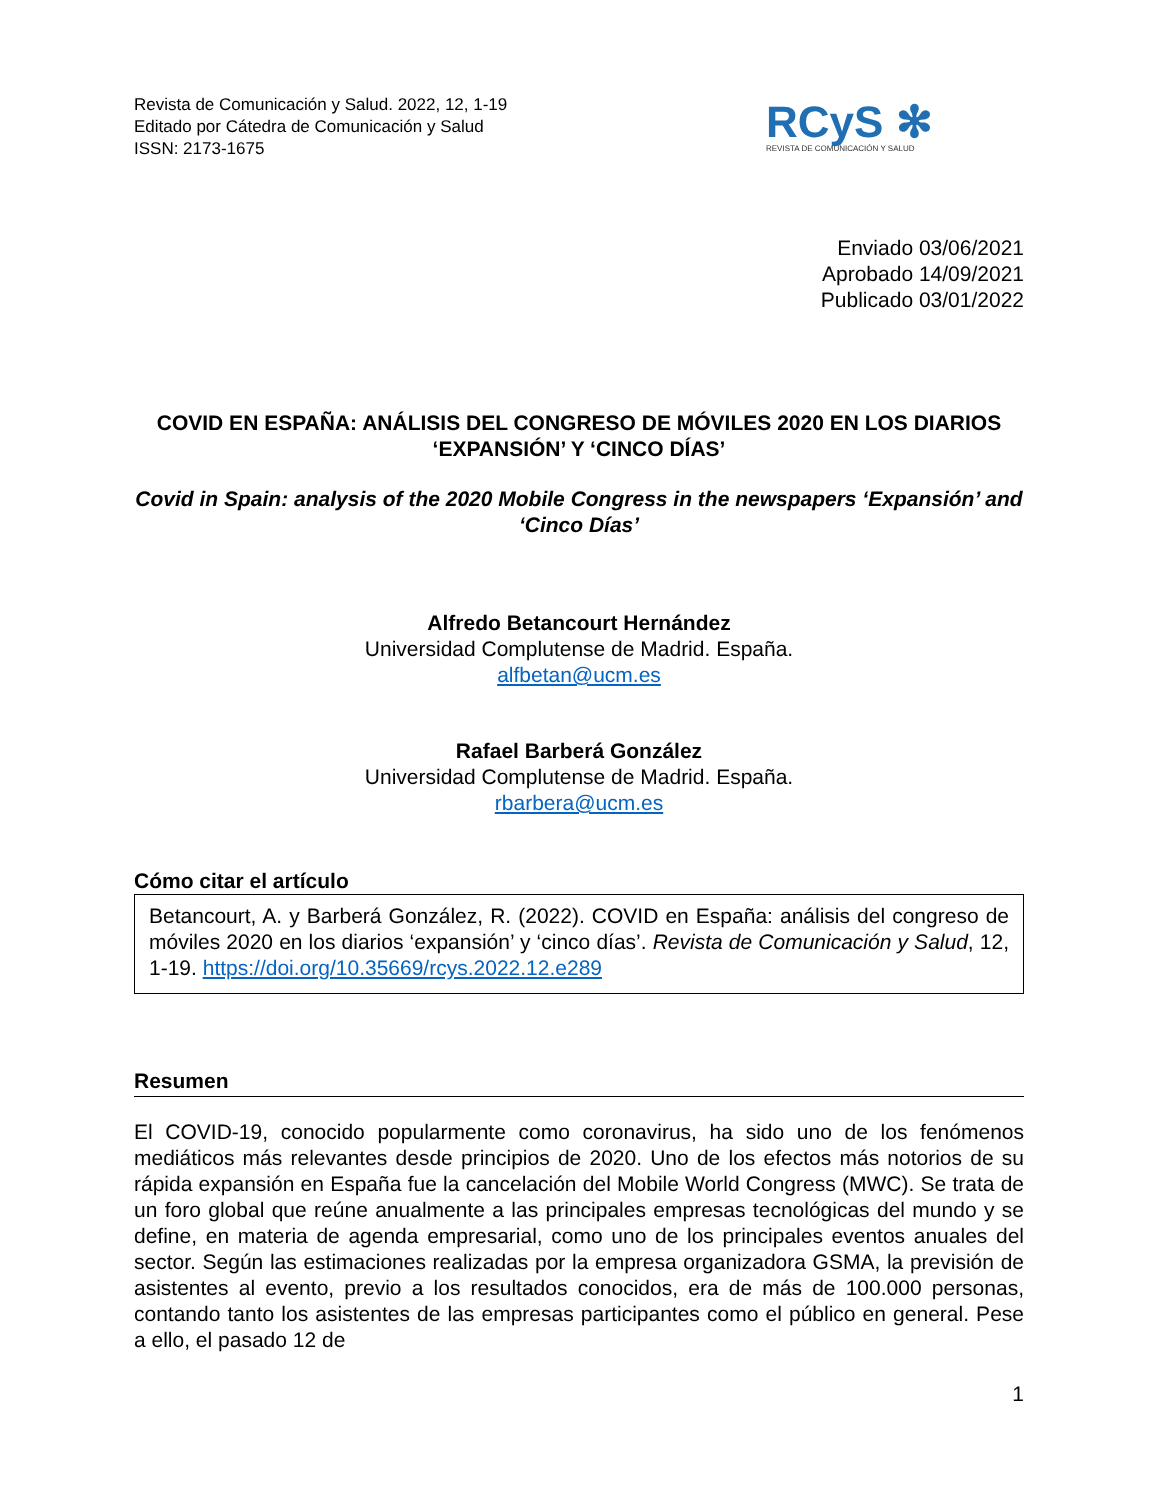Revista de Comunicación y Salud. 2022, 12, 1-19
Editado por Cátedra de Comunicación y Salud
ISSN: 2173-1675
RCyS ✻
REVISTA DE COMUNICACIÓN Y SALUD
Enviado 03/06/2021
Aprobado 14/09/2021
Publicado 03/01/2022
COVID EN ESPAÑA: ANÁLISIS DEL CONGRESO DE MÓVILES 2020 EN LOS DIARIOS ‘EXPANSIÓN’ Y ‘CINCO DÍAS’
Covid in Spain: analysis of the 2020 Mobile Congress in the newspapers ‘Expansión’ and ‘Cinco Días’
Alfredo Betancourt Hernández
Universidad Complutense de Madrid. España.
alfbetan@ucm.es
Rafael Barberá González
Universidad Complutense de Madrid. España.
rbarbera@ucm.es
Cómo citar el artículo
Betancourt, A. y Barberá González, R. (2022). COVID en España: análisis del congreso de móviles 2020 en los diarios ‘expansión’ y ‘cinco días’. Revista de Comunicación y Salud, 12, 1-19. https://doi.org/10.35669/rcys.2022.12.e289
Resumen
El COVID-19, conocido popularmente como coronavirus, ha sido uno de los fenómenos mediáticos más relevantes desde principios de 2020. Uno de los efectos más notorios de su rápida expansión en España fue la cancelación del Mobile World Congress (MWC). Se trata de un foro global que reúne anualmente a las principales empresas tecnológicas del mundo y se define, en materia de agenda empresarial, como uno de los principales eventos anuales del sector. Según las estimaciones realizadas por la empresa organizadora GSMA, la previsión de asistentes al evento, previo a los resultados conocidos, era de más de 100.000 personas, contando tanto los asistentes de las empresas participantes como el público en general. Pese a ello, el pasado 12 de
1